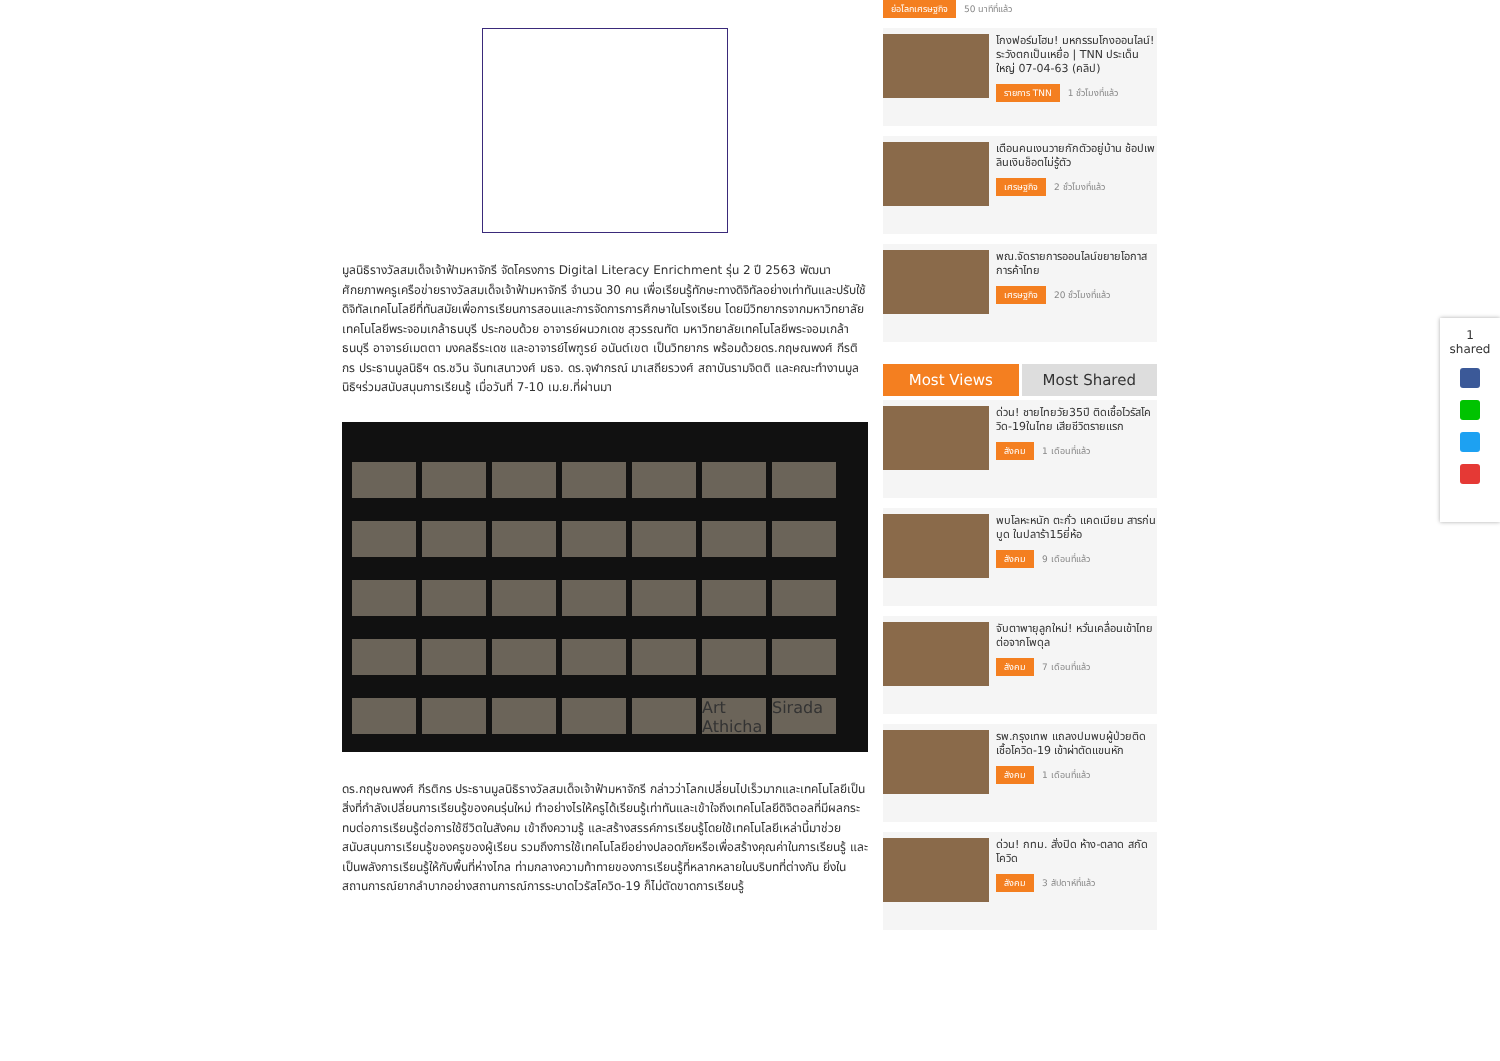มูลนิธิรางวัลสมเด็จเจ้าฟ้ามหาจักรี จัดโครงการ Digital Literacy Enrichment รุ่น 2 ปี 2563 พัฒนาศักยภาพครูเครือข่ายรางวัลสมเด็จเจ้าฟ้ามหาจักรี จำนวน 30 คน เพื่อเรียนรู้ทักษะทางดิจิทัลอย่างเท่าทันและปรับใช้ดิจิทัลเทคโนโลยีที่ทันสมัยเพื่อการเรียนการสอนและการจัดการการศึกษาในโรงเรียน โดยมีวิทยากรจากมหาวิทยาลัยเทคโนโลยีพระจอมเกล้าธนบุรี ประกอบด้วย อาจารย์ผนวกเดช สุวรรณทัต มหาวิทยาลัยเทคโนโลยีพระจอมเกล้าธนบุรี อาจารย์เมตตา มงคลธีระเดช และอาจารย์ไพฑูรย์ อนันต์เขต เป็นวิทยากร พร้อมด้วยดร.กฤษณพงศ์ กีรติกร ประธานมูลนิธิฯ ดร.ชวิน จันทเสนาวงศ์ มธจ. ดร.จุฬากรณ์ มาเสถียรวงศ์ สถาบันรามจิตติ และคณะทำงานมูลนิธิฯร่วมสนับสนุนการเรียนรู้ เมื่อวันที่ 7-10 เม.ย.ที่ผ่านมา
Art Athicha
Sirada
ดร.กฤษณพงศ์ กีรติกร ประธานมูลนิธิรางวัลสมเด็จเจ้าฟ้ามหาจักรี กล่าวว่าโลกเปลี่ยนไปเร็วมากและเทคโนโลยีเป็นสิ่งที่กำลังเปลี่ยนการเรียนรู้ของคนรุ่นใหม่ ทำอย่างไรให้ครูได้เรียนรู้เท่าทันและเข้าใจถึงเทคโนโลยีดิจิตอลที่มีผลกระทบต่อการเรียนรู้ต่อการใช้ชีวิตในสังคม เข้าถึงความรู้ และสร้างสรรค์การเรียนรู้โดยใช้เทคโนโลยีเหล่านี้มาช่วยสนับสนุนการเรียนรู้ของครูของผู้เรียน รวมถึงการใช้เทคโนโลยีอย่างปลอดภัยหรือเพื่อสร้างคุณค่าในการเรียนรู้ และเป็นพลังการเรียนรู้ให้กับพื้นที่ห่างไกล ท่ามกลางความท้าทายของการเรียนรู้ที่หลากหลายในบริบทที่ต่างกัน ยิ่งในสถานการณ์ยากลำบากอย่างสถานการณ์การระบาดไวรัสโควิด-19 ก็ไม่ตัดขาดการเรียนรู้
ย่อโลกเศรษฐกิจ 50 นาทีที่แล้ว
โกงฟอร์มโฮม! มหกรรมโกงออนไลน์! ระวังตกเป็นเหยื่อ | TNN ประเด็นใหญ่ 07-04-63 (คลิป)
รายการ TNN 1 ชั่วโมงที่แล้ว
เตือนคนเงนวายกักตัวอยู่บ้าน ช้อปเพลินเงินช็อตไม่รู้ตัว
เศรษฐกิจ 2 ชั่วโมงที่แล้ว
พณ.จัดรายการออนไลน์ขยายโอกาสการค้าไทย
เศรษฐกิจ 20 ชั่วโมงที่แล้ว
Most Views Most Shared
ด่วน! ชายไทยวัย35ปี ติดเชื้อไวรัสโควิด-19ในไทย เสียชีวิตรายแรก
สังคม 1 เดือนที่แล้ว
พบโลหะหนัก ตะกั่ว แคดเมียม สารก่นบูด ในปลาร้า15ยี่ห้อ
สังคม 9 เดือนที่แล้ว
จับตาพายุลูกใหม่! หวั่นเคลื่อนเข้าไทยต่อจากโพดุล
สังคม 7 เดือนที่แล้ว
รพ.กรุงเทพ แถลงปมพบผู้ป่วยติดเชื้อโควิด-19 เข้าผ่าตัดแขนหัก
สังคม 1 เดือนที่แล้ว
ด่วน! กทม. สั่งปิด ห้าง-ตลาด สกัดโควิด
สังคม 3 สัปดาห์ที่แล้ว
1
shared